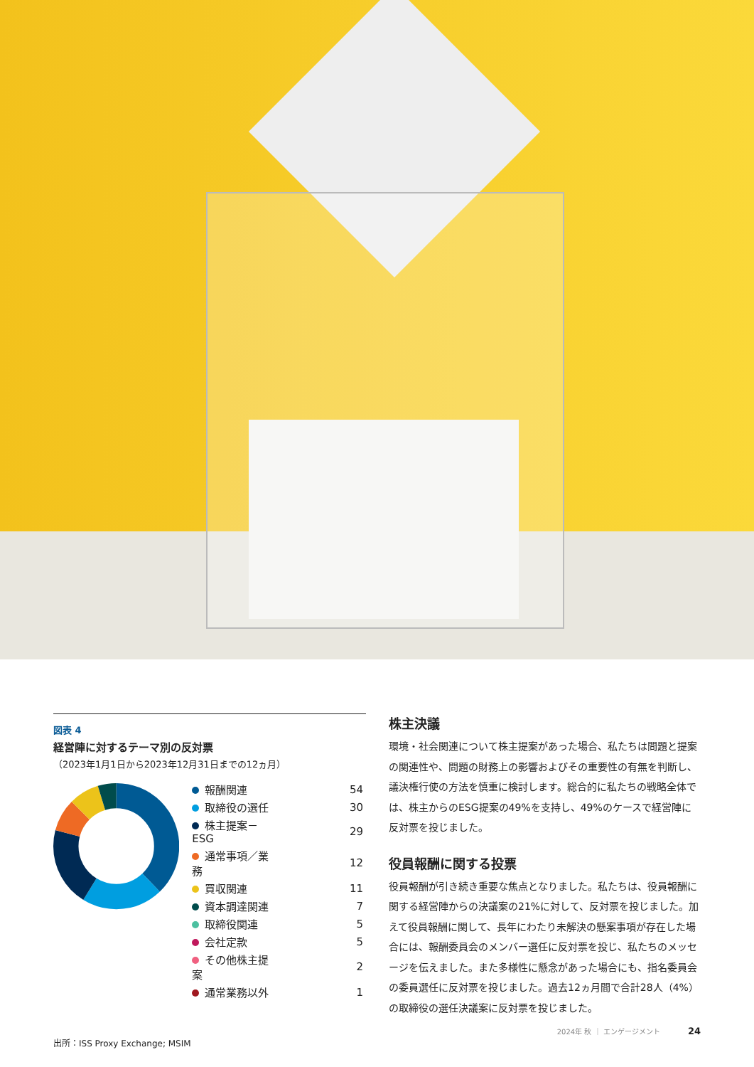図表 4
経営陣に対するテーマ別の反対票
（2023年1月1日から2023年12月31日までの12ヵ月）
| 報酬関連 | 54 |
| 取締役の選任 | 30 |
| 株主提案－ESG | 29 |
| 通常事項／業務 | 12 |
| 買収関連 | 11 |
| 資本調達関連 | 7 |
| 取締役関連 | 5 |
| 会社定款 | 5 |
| その他株主提案 | 2 |
| 通常業務以外 | 1 |
出所：ISS Proxy Exchange; MSIM
株主決議
環境・社会関連について株主提案があった場合、私たちは問題と提案の関連性や、問題の財務上の影響およびその重要性の有無を判断し、議決権行使の方法を慎重に検討します。総合的に私たちの戦略全体では、株主からのESG提案の49%を支持し、49%のケースで経営陣に反対票を投じました。
役員報酬に関する投票
役員報酬が引き続き重要な焦点となりました。私たちは、役員報酬に関する経営陣からの決議案の21%に対して、反対票を投じました。加えて役員報酬に関して、長年にわたり未解決の懸案事項が存在した場合には、報酬委員会のメンバー選任に反対票を投じ、私たちのメッセージを伝えました。また多様性に懸念があった場合にも、指名委員会の委員選任に反対票を投じました。過去12ヵ月間で合計28人（4%）の取締役の選任決議案に反対票を投じました。
2024年 秋 ｜ エンゲージメント 24